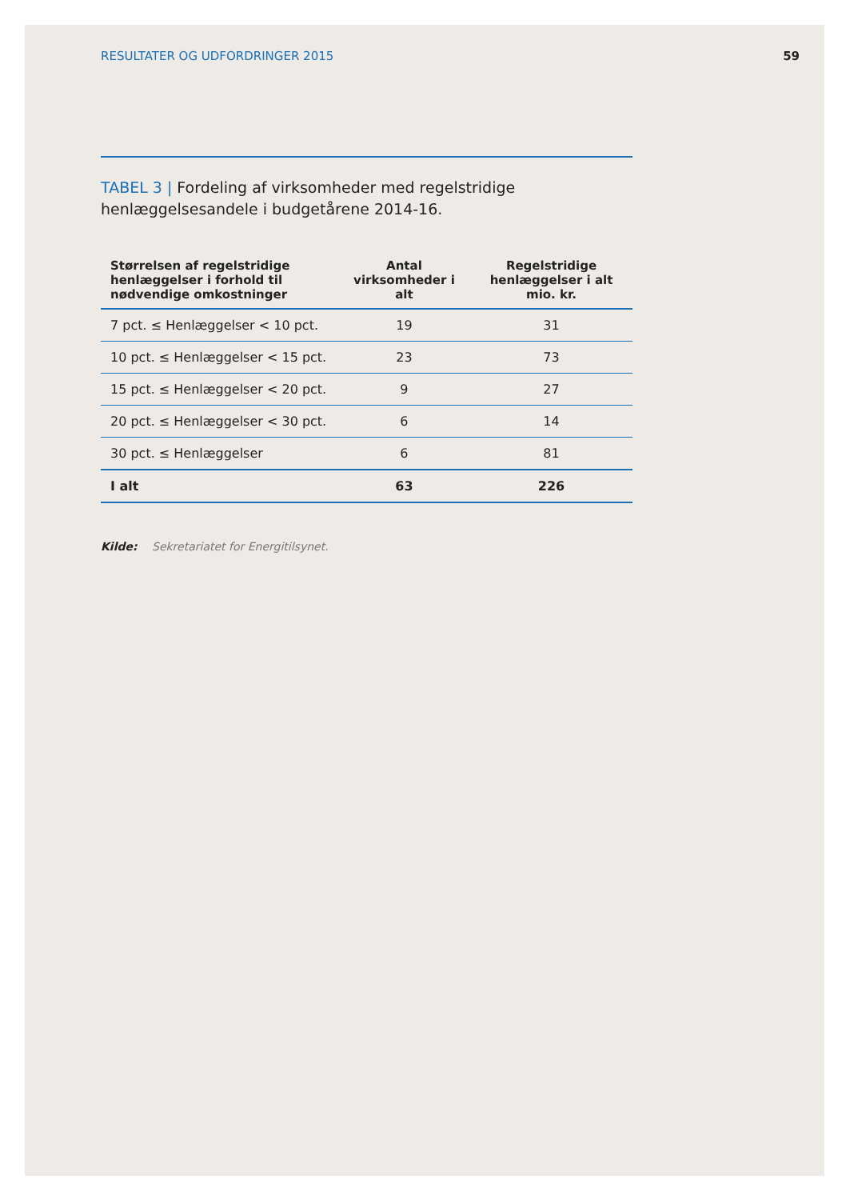RESULTATER OG UDFORDRINGER 2015 59
TABEL 3 | Fordeling af virksomheder med regelstridige henlæggelsesandele i budgetårene 2014-16.
| Størrelsen af regelstridige henlæggelser i forhold til nødvendige omkostninger | Antal virksomheder i alt | Regelstridige henlæggelser i alt mio. kr. |
| --- | --- | --- |
| 7 pct. ≤ Henlæggelser < 10 pct. | 19 | 31 |
| 10 pct. ≤ Henlæggelser < 15 pct. | 23 | 73 |
| 15 pct. ≤ Henlæggelser < 20 pct. | 9 | 27 |
| 20 pct. ≤ Henlæggelser < 30 pct. | 6 | 14 |
| 30 pct. ≤ Henlæggelser | 6 | 81 |
| I alt | 63 | 226 |
Kilde: Sekretariatet for Energitilsynet.